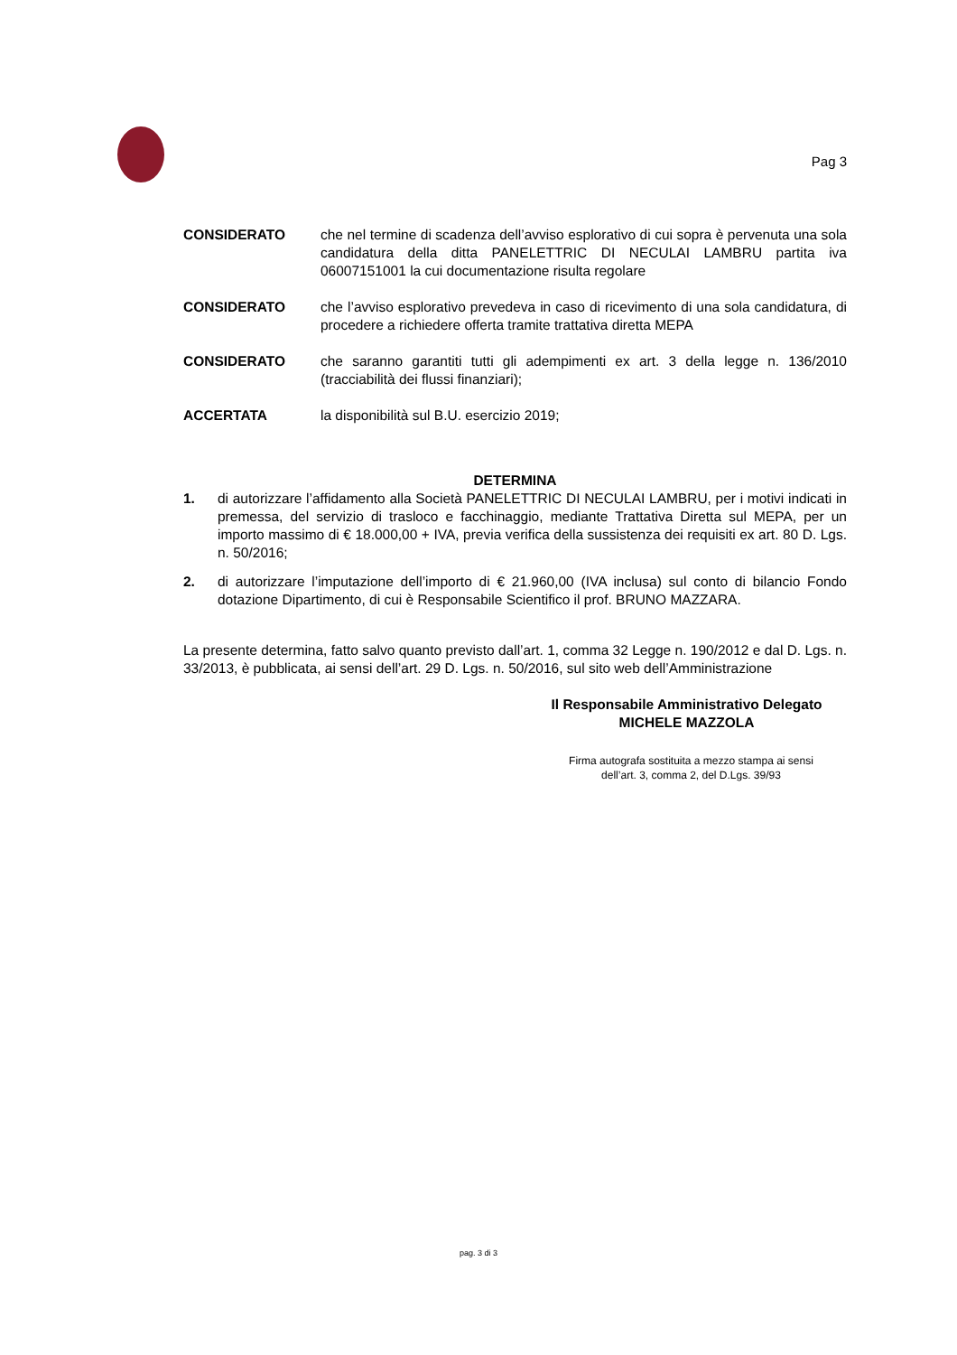Pag 3
CONSIDERATO che nel termine di scadenza dell’avviso esplorativo di cui sopra è pervenuta una sola candidatura della ditta PANELETTRIC DI NECULAI LAMBRU partita iva 06007151001 la cui documentazione risulta regolare
CONSIDERATO che l’avviso esplorativo prevedeva in caso di ricevimento di una sola candidatura, di procedere a richiedere offerta tramite trattativa diretta MEPA
CONSIDERATO che saranno garantiti tutti gli adempimenti ex art. 3 della legge n. 136/2010 (tracciabilità dei flussi finanziari);
ACCERTATA la disponibilità sul B.U. esercizio 2019;
DETERMINA
1. di autorizzare l’affidamento alla Società PANELETTRIC DI NECULAI LAMBRU, per i motivi indicati in premessa, del servizio di trasloco e facchinaggio, mediante Trattativa Diretta sul MEPA, per un importo massimo di € 18.000,00 + IVA, previa verifica della sussistenza dei requisiti ex art. 80 D. Lgs. n. 50/2016;
2. di autorizzare l’imputazione dell’importo di € 21.960,00 (IVA inclusa) sul conto di bilancio Fondo dotazione Dipartimento, di cui è Responsabile Scientifico il prof. BRUNO MAZZARA.
La presente determina, fatto salvo quanto previsto dall’art. 1, comma 32 Legge n. 190/2012 e dal D. Lgs. n. 33/2013, è pubblicata, ai sensi dell’art. 29 D. Lgs. n. 50/2016, sul sito web dell’Amministrazione
Il Responsabile Amministrativo Delegato
MICHELE MAZZOLA
Firma autografa sostituita a mezzo stampa ai sensi
dell’art. 3, comma 2, del D.Lgs. 39/93
pag. 3 di 3